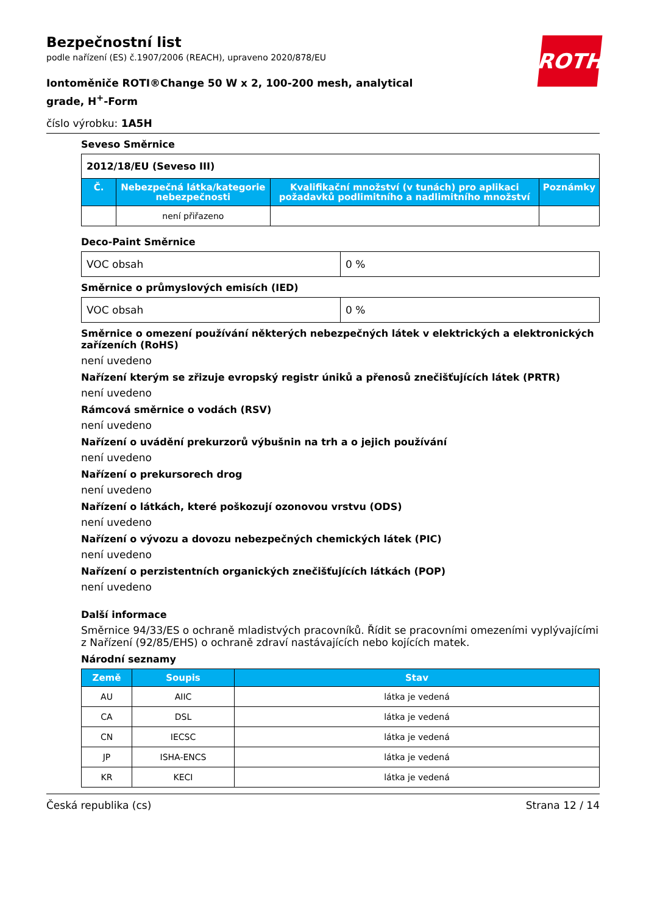ROTH
Bezpečnostní list
podle nařízení (ES) č.1907/2006 (REACH), upraveno 2020/878/EU
Iontoměniče ROTI®Change 50 W x 2, 100-200 mesh, analytical grade, H<sup>+</sup>-Form
číslo výrobku: 1A5H
Seveso Směrnice
| 2012/18/EU (Seveso III) | | | |
| Č. | Nebezpečná látka/kategorie nebezpečnosti | Kvalifikační množství (v tunách) pro aplikaci požadavků podlimitního a nadlimitního množství | Poznámky |
| | není přiřazeno | | |
Deco-Paint Směrnice
| VOC obsah | 0 % |
Směrnice o průmyslových emisích (IED)
| VOC obsah | 0 % |
Směrnice o omezení používání některých nebezpečných látek v elektrických a elektronických zařízeních (RoHS)
není uvedeno
Nařízení kterým se zřizuje evropský registr úniků a přenosů znečišťujících látek (PRTR)
není uvedeno
Rámcová směrnice o vodách (RSV)
není uvedeno
Nařízení o uvádění prekurzorů výbušnin na trh a o jejich používání
není uvedeno
Nařízení o prekursorech drog
není uvedeno
Nařízení o látkách, které poškozují ozonovou vrstvu (ODS)
není uvedeno
Nařízení o vývozu a dovozu nebezpečných chemických látek (PIC)
není uvedeno
Nařízení o perzistentních organických znečišťujících látkách (POP)
není uvedeno
Další informace
Směrnice 94/33/ES o ochraně mladistvých pracovníků. Řídit se pracovními omezeními vyplývajícími z Nařízení (92/85/EHS) o ochraně zdraví nastávajících nebo kojících matek.
Národní seznamy
| Země | Soupis | Stav |
| --- | --- | --- |
| AU | AIIC | látka je vedená |
| CA | DSL | látka je vedená |
| CN | IECSC | látka je vedená |
| JP | ISHA-ENCS | látka je vedená |
| KR | KECI | látka je vedená |
Česká republika (cs) Strana 12 / 14